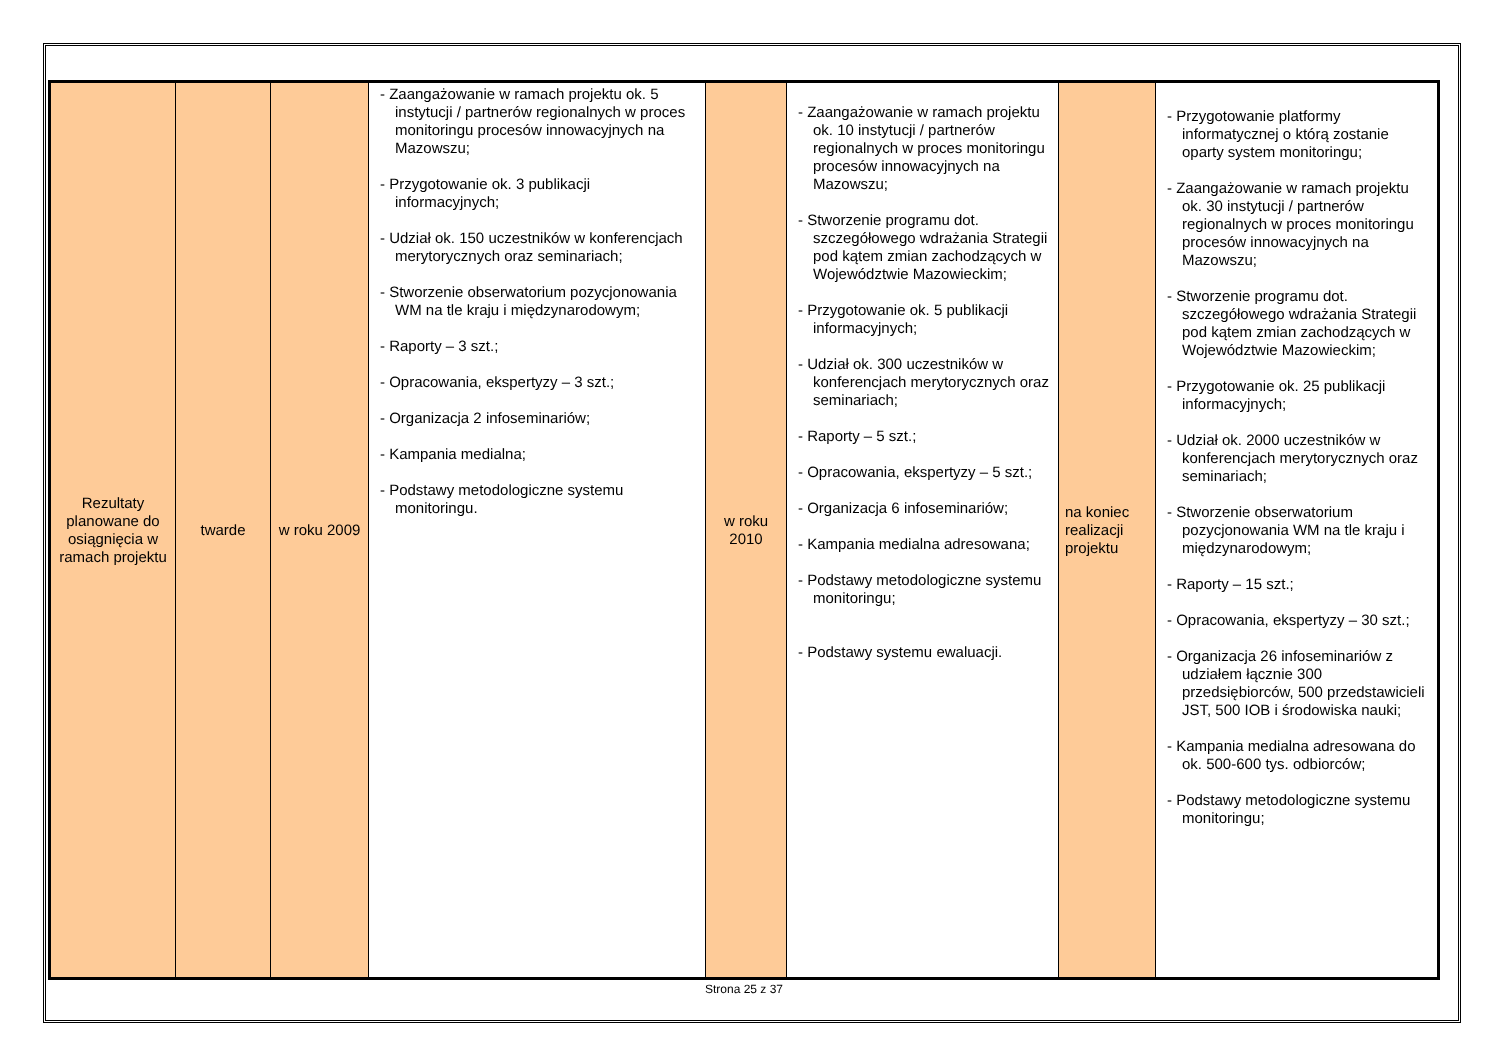| Rezultaty planowane do osiągnięcia w ramach projektu | twarde | w roku 2009 | - Zaangażowanie w ramach projektu ok. 5 instytucji / partnerów regionalnych w proces monitoringu procesów innowacyjnych na Mazowszu; - Przygotowanie ok. 3 publikacji informacyjnych; - Udział ok. 150 uczestników w konferencjach merytorycznych oraz seminariach; - Stworzenie obserwatorium pozycjonowania WM na tle kraju i międzynarodowym; - Raporty – 3 szt.; - Opracowania, ekspertyzy – 3 szt.; - Organizacja 2 infoseminariów; - Kampania medialna; - Podstawy metodologiczne systemu monitoringu. | w roku 2010 | - Zaangażowanie w ramach projektu ok. 10 instytucji / partnerów regionalnych w proces monitoringu procesów innowacyjnych na Mazowszu; - Stworzenie programu dot. szczegółowego wdrażania Strategii pod kątem zmian zachodzących w Województwie Mazowieckim; - Przygotowanie ok. 5 publikacji informacyjnych; - Udział ok. 300 uczestników w konferencjach merytorycznych oraz seminariach; - Raporty – 5 szt.; - Opracowania, ekspertyzy – 5 szt.; - Organizacja 6 infoseminariów; - Kampania medialna adresowana; - Podstawy metodologiczne systemu monitoringu; - Podstawy systemu ewaluacji. | na koniec realizacji projektu | - Przygotowanie platformy informatycznej o którą zostanie oparty system monitoringu; - Zaangażowanie w ramach projektu ok. 30 instytucji / partnerów regionalnych w proces monitoringu procesów innowacyjnych na Mazowszu; - Stworzenie programu dot. szczegółowego wdrażania Strategii pod kątem zmian zachodzących w Województwie Mazowieckim; - Przygotowanie ok. 25 publikacji informacyjnych; - Udział ok. 2000 uczestników w konferencjach merytorycznych oraz seminariach; - Stworzenie obserwatorium pozycjonowania WM na tle kraju i międzynarodowym; - Raporty – 15 szt.; - Opracowania, ekspertyzy – 30 szt.; - Organizacja 26 infoseminariów z udziałem łącznie 300 przedsiębiorców, 500 przedstawicieli JST, 500 IOB i środowiska nauki; - Kampania medialna adresowana do ok. 500-600 tys. odbiorców; - Podstawy metodologiczne systemu monitoringu; |
Strona 25 z 37